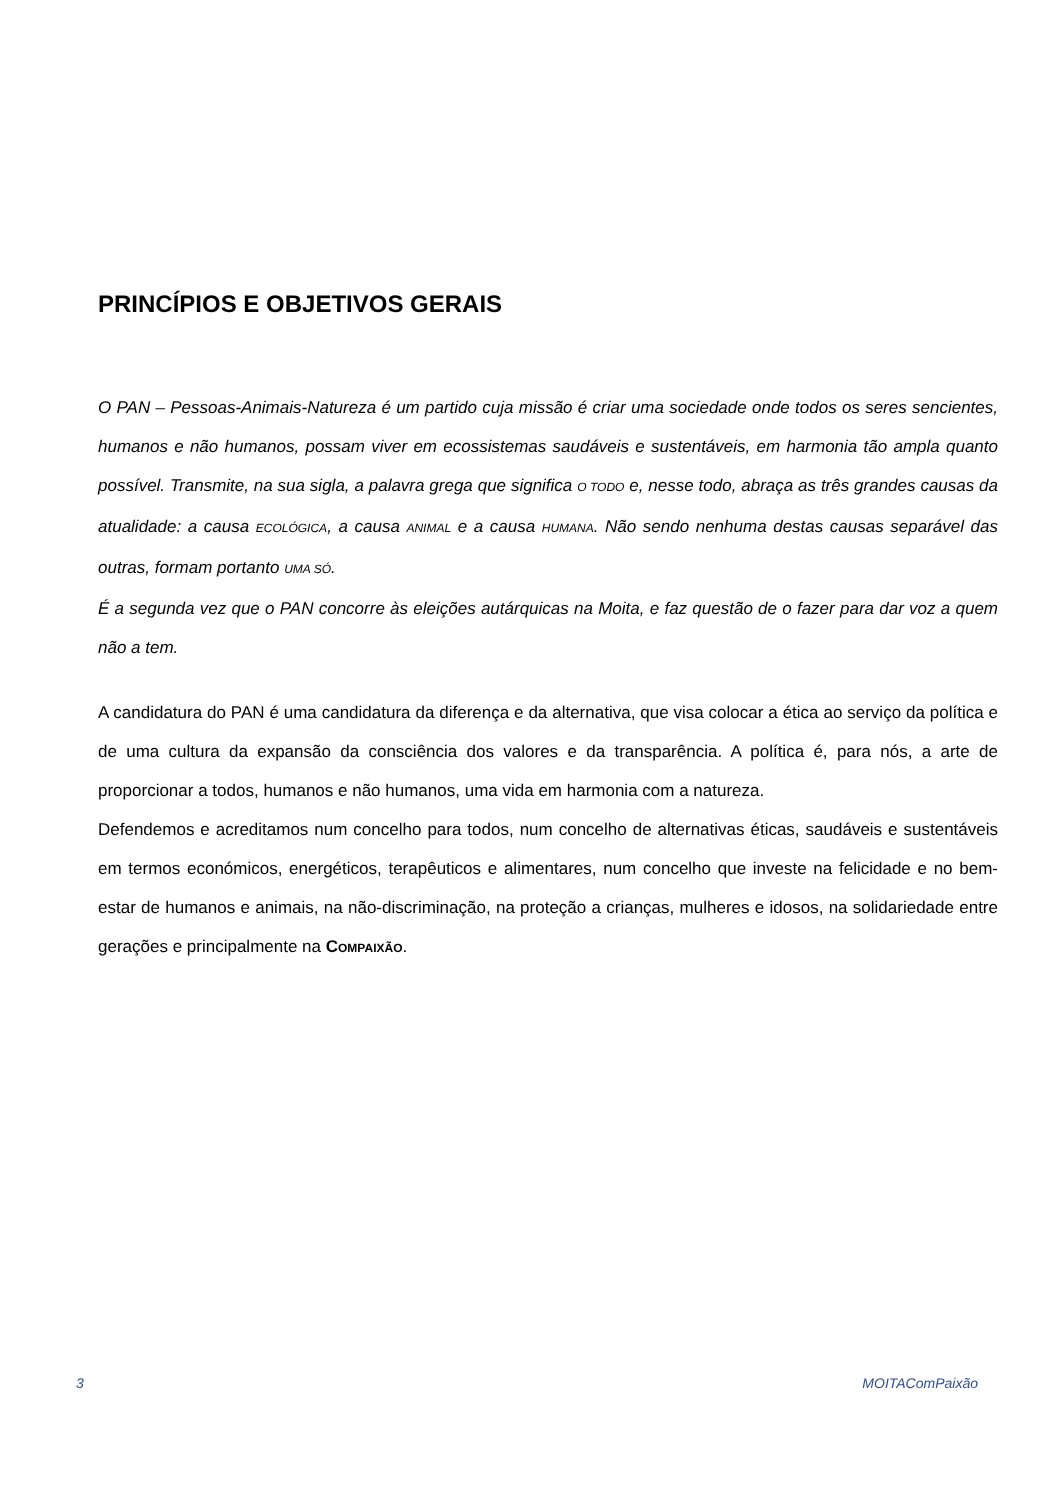PRINCÍPIOS E OBJETIVOS GERAIS
O PAN – Pessoas-Animais-Natureza é um partido cuja missão é criar uma sociedade onde todos os seres sencientes, humanos e não humanos, possam viver em ecossistemas saudáveis e sustentáveis, em harmonia tão ampla quanto possível. Transmite, na sua sigla, a palavra grega que significa O TODO e, nesse todo, abraça as três grandes causas da atualidade: a causa ECOLÓGICA, a causa ANIMAL e a causa HUMANA. Não sendo nenhuma destas causas separável das outras, formam portanto UMA SÓ.
É a segunda vez que o PAN concorre às eleições autárquicas na Moita, e faz questão de o fazer para dar voz a quem não a tem.
A candidatura do PAN é uma candidatura da diferença e da alternativa, que visa colocar a ética ao serviço da política e de uma cultura da expansão da consciência dos valores e da transparência. A política é, para nós, a arte de proporcionar a todos, humanos e não humanos, uma vida em harmonia com a natureza.
Defendemos e acreditamos num concelho para todos, num concelho de alternativas éticas, saudáveis e sustentáveis em termos económicos, energéticos, terapêuticos e alimentares, num concelho que investe na felicidade e no bem-estar de humanos e animais, na não-discriminação, na proteção a crianças, mulheres e idosos, na solidariedade entre gerações e principalmente na COMPAIXÃO.
3 MOITAComPaixão